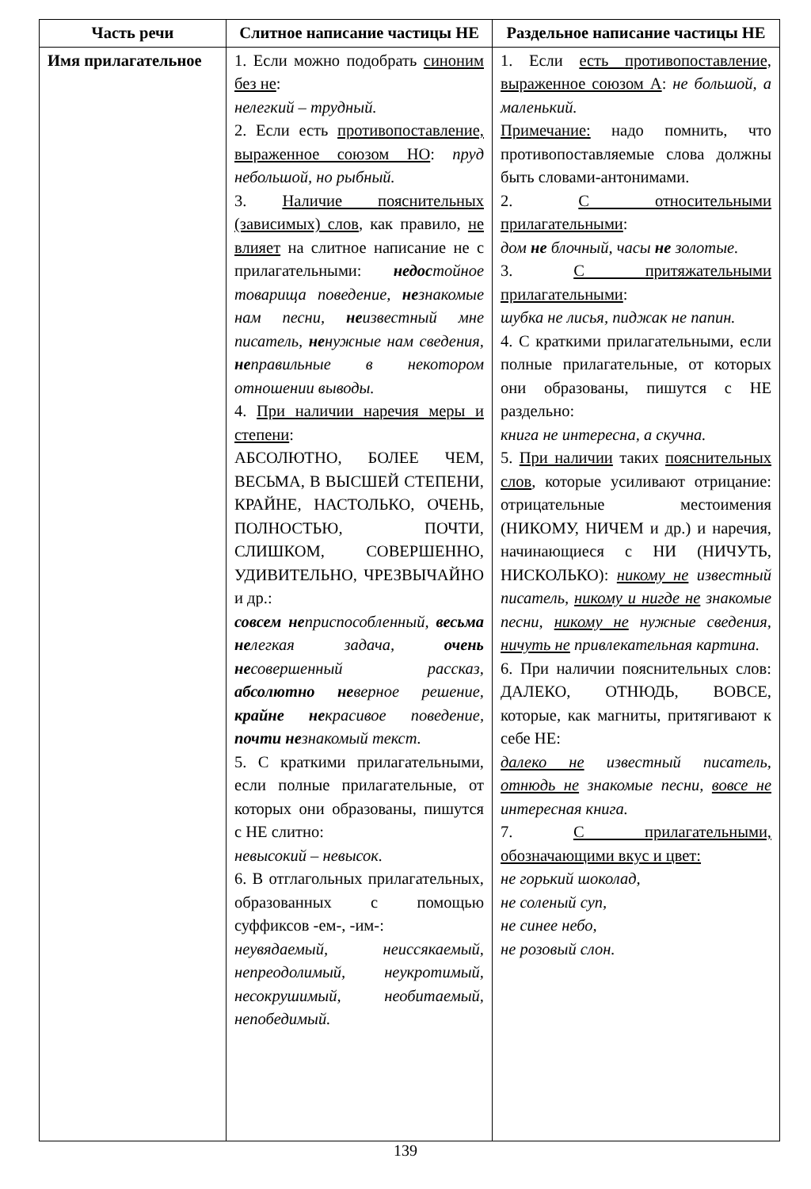| Часть речи | Слитное написание частицы НЕ | Раздельное написание частицы НЕ |
| --- | --- | --- |
| Имя прилагательное | 1. Если можно подобрать синоним без не : нелегкий – трудный. 2. Если есть противопоставление, выраженное союзом НО : пруд небольшой, но рыбный. 3. Наличие пояснительных (зависимых) слов , как правило, не влияет на слитное написание не с прилагательными: недос тойное товарища поведение, не знакомые нам песни, не известный мне писатель, не нужные нам сведения, не правильные в некотором отношении выводы. 4. При наличии наречия меры и степени : АБСОЛЮТНО, БОЛЕЕ ЧЕМ, ВЕСЬМА, В ВЫСШЕЙ СТЕПЕНИ, КРАЙНЕ, НАСТОЛЬКО, ОЧЕНЬ, ПОЛНОСТЬЮ, ПОЧТИ, СЛИШКОМ, СОВЕРШЕННО, УДИВИТЕЛЬНО, ЧРЕЗВЫЧАЙНО и др.: совсем не приспособленный, весьма не легкая задача, очень не совершенный рассказ, абсолютно не верное решение, крайне не красивое поведение, почти не знакомый текст. 5. С краткими прилагательными, если полные прилагательные, от которых они образованы, пишутся с НЕ слитно: невысокий – невысок. 6. В отглагольных прилагательных, образованных с помощью суффиксов -ем-, -им-: неувядаемый, неиссякаемый, непреодолимый, неукротимый, несокрушимый, необитаемый, непобедимый. | 1. Если есть противопоставление, выраженное союзом А : не большой, а маленький. Примечание: надо помнить, что противопоставляемые слова должны быть словами-антонимами. 2. С относительными прилагательными : дом не блочный, часы не золотые. 3. С притяжательными прилагательными : шубка не лисья, пиджак не папин. 4. С краткими прилагательными, если полные прилагательные, от которых они образованы, пишутся с НЕ раздельно: книга не интересна, а скучна. 5. При наличии таких пояснительных слов , которые усиливают отрицание: отрицательные местоимения (НИКОМУ, НИЧЕМ и др.) и наречия, начинающиеся с НИ (НИЧУТЬ, НИСКОЛЬКО): никому не известный писатель, никому и нигде не знакомые песни, никому не нужные сведения, ничуть не привлекательная картина. 6. При наличии пояснительных слов: ДАЛЕКО, ОТНЮДЬ, ВОВСЕ, которые, как магниты, притягивают к себе НЕ: далеко не известный писатель, отнюдь не знакомые песни, вовсе не интересная книга. 7. С прилагательными, обозначающими вкус и цвет: не горький шоколад, не соленый суп, не синее небо, не розовый слон. |
139